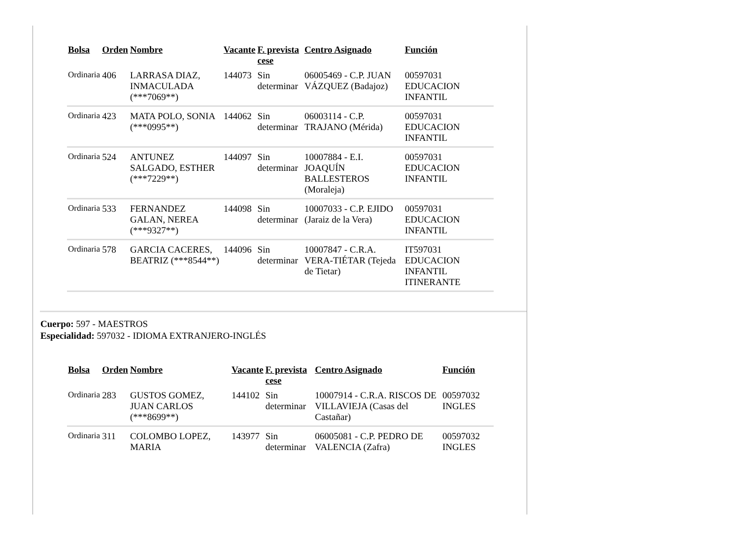| Bolsa | Orden | Nombre | Vacante | F. prevista cese | Centro Asignado | Función |
| --- | --- | --- | --- | --- | --- | --- |
| Ordinaria | 406 | LARRASA DIAZ, INMACULADA (***7069**) | 144073 | Sin determinar | 06005469 - C.P. JUAN VÁZQUEZ (Badajoz) | 00597031 EDUCACION INFANTIL |
| Ordinaria | 423 | MATA POLO, SONIA (***0995**) | 144062 | Sin determinar | 06003114 - C.P. TRAJANO (Mérida) | 00597031 EDUCACION INFANTIL |
| Ordinaria | 524 | ANTUNEZ SALGADO, ESTHER (***7229**) | 144097 | Sin determinar | 10007884 - E.I. JOAQUÍN BALLESTEROS (Moraleja) | 00597031 EDUCACION INFANTIL |
| Ordinaria | 533 | FERNANDEZ GALAN, NEREA (***9327**) | 144098 | Sin determinar | 10007033 - C.P. EJIDO (Jaraiz de la Vera) | 00597031 EDUCACION INFANTIL |
| Ordinaria | 578 | GARCIA CACERES, BEATRIZ (***8544**) | 144096 | Sin determinar | 10007847 - C.R.A. VERA-TIÉTAR (Tejeda de Tietar) | IT597031 EDUCACION INFANTIL ITINERANTE |
Cuerpo: 597 - MAESTROS
Especialidad: 597032 - IDIOMA EXTRANJERO-INGLÉS
| Bolsa | Orden | Nombre | Vacante | F. prevista cese | Centro Asignado | Función |
| --- | --- | --- | --- | --- | --- | --- |
| Ordinaria | 283 | GUSTOS GOMEZ, JUAN CARLOS (***8699**) | 144102 | Sin determinar | 10007914 - C.R.A. RISCOS DE VILLAVIEJA (Casas del Castañar) | 00597032 INGLES |
| Ordinaria | 311 | COLOMBO LOPEZ, MARIA | 143977 | Sin determinar | 06005081 - C.P. PEDRO DE VALENCIA (Zafra) | 00597032 INGLES |